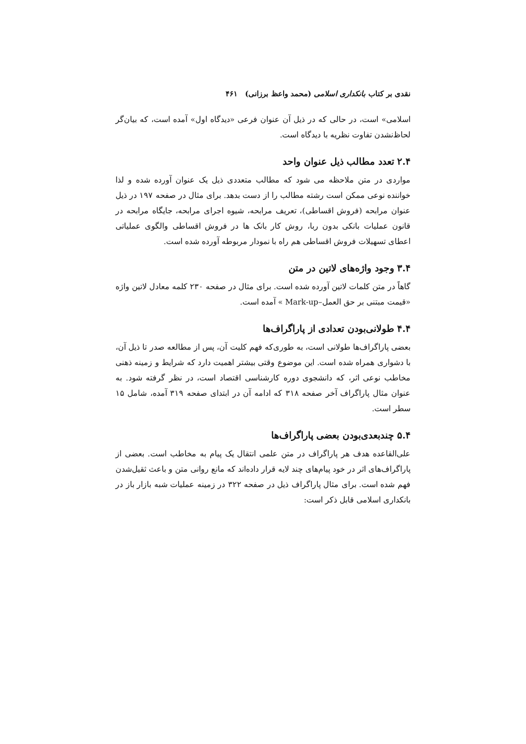نقدی بر کتاب بانکداری اسلامی (محمد واعظ برزانی) ۴۶۱
اسلامی» است، در حالی که در ذیل آن عنوان فرعی «دیدگاه اول» آمده است، که بیان‌گر لحاظ‌نشدن تفاوت نظریه با دیدگاه است.
۲.۴ تعدد مطالب ذیل عنوان واحد
مواردی در متن ملاحظه می شود که مطالب متعددی ذیل یک عنوان آورده شده و لذا خواننده نوعی ممکن است رشته مطالب را از دست بدهد. برای مثال در صفحه ۱۹۷ در ذیل عنوان مرابحه (فروش اقساطی)، تعریف مرابحه، شیوه اجرای مرابحه، جایگاه مرابحه در قانون عملیات بانکی بدون ربا، روش کار بانک ها در فروش اقساطی والگوی عملیاتی اعطای تسهیلات فروش اقساطی هم راه با نمودار مربوطه آورده شده است.
۳.۴ وجود واژه‌های لاتین در متن
گاهاً در متن کلمات لاتین آورده شده است. برای مثال در صفحه ۲۳۰ کلمه معادل لاتین واژه «قیمت مبتنی بر حق العمل–Mark-up » آمده است.
۴.۴ طولانی‌بودن تعدادی از پاراگراف‌ها
بعضی پاراگراف‌ها طولانی است، به طوری‌که فهم کلیت آن، پس از مطالعه صدر تا ذیل آن، با دشواری همراه شده است. این موضوع وقتی بیشتر اهمیت دارد که شرایط و زمینه ذهنی مخاطب نوعی اثر، که دانشجوی دوره کارشناسی اقتصاد است، در نظر گرفته شود. به عنوان مثال پاراگراف آخر صفحه ۳۱۸ که ادامه آن در ابتدای صفحه ۳۱۹ آمده، شامل ۱۵ سطر است.
۵.۴ چندبعدی‌بودن بعضی پاراگراف‌ها
علی‌القاعده هدف هر پاراگراف در متن علمی انتقال یک پیام به مخاطب است. بعضی از پاراگراف‌های اثر در خود پیام‌های چند لایه قرار داده‌اند که مانع روانی متن و باعث ثقیل‌شدن فهم شده است. برای مثال پاراگراف ذیل در صفحه ۳۲۲ در زمینه عملیات شبه بازار باز در بانکداری اسلامی قابل ذکر است: